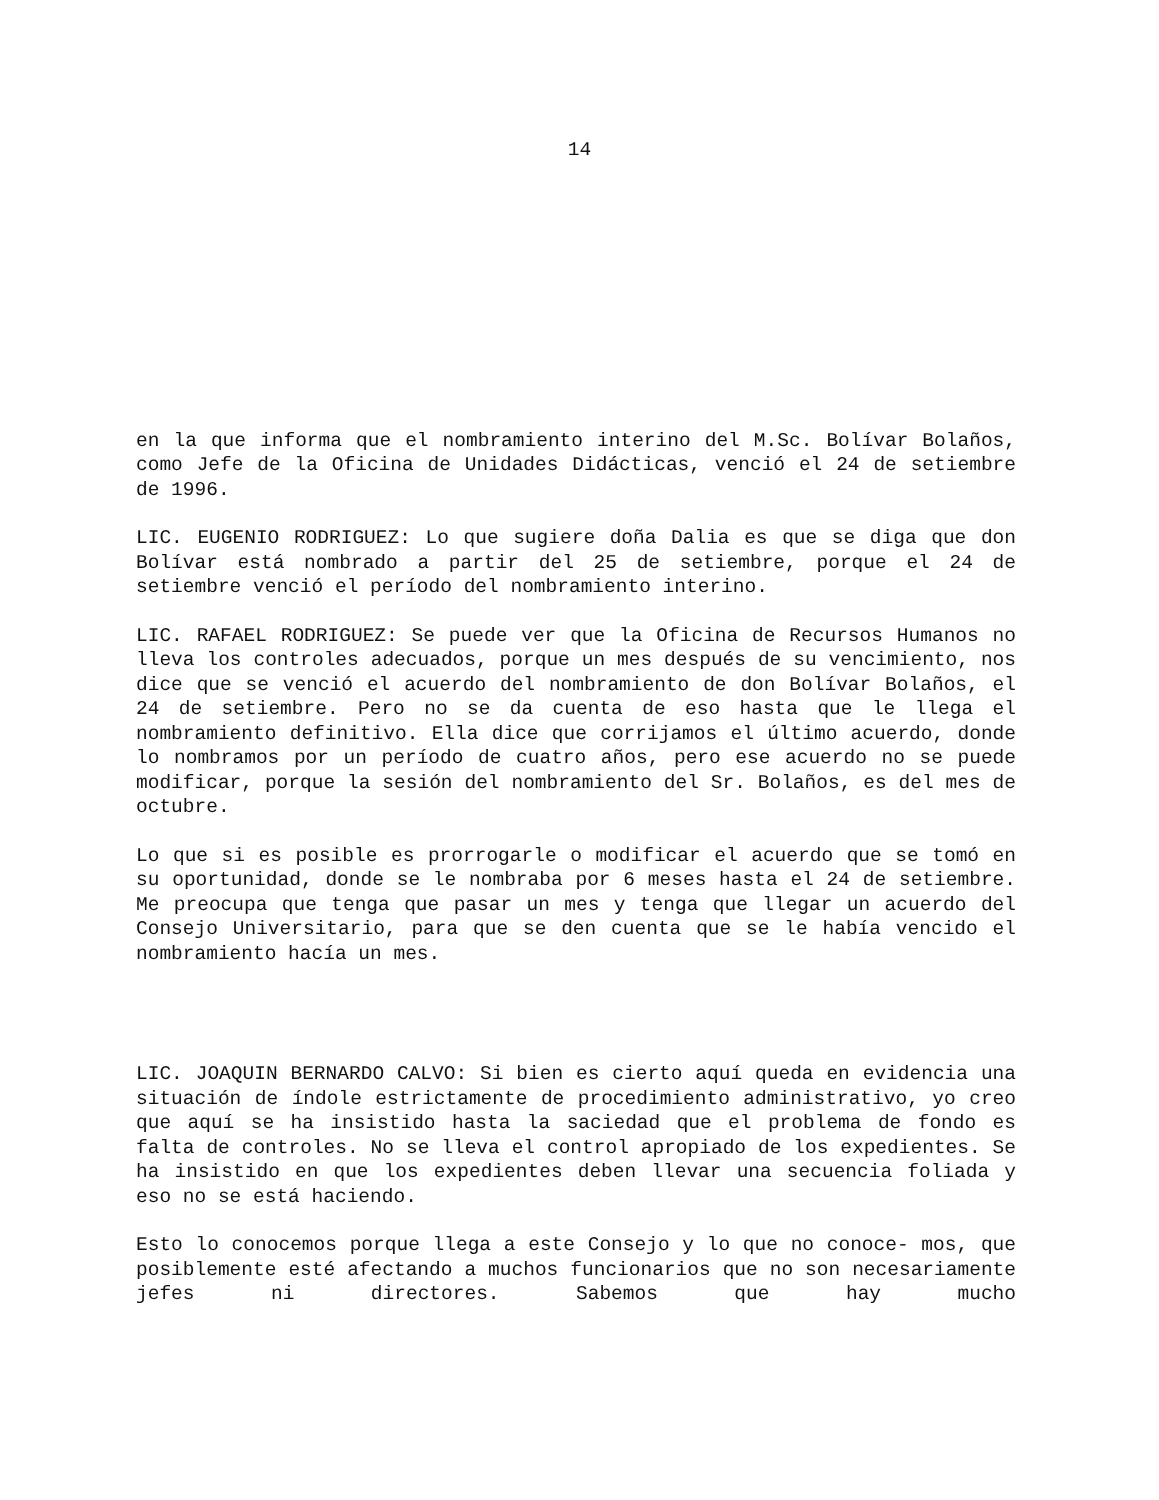14
en la que informa que el nombramiento interino del M.Sc. Bolívar Bolaños, como Jefe de la Oficina de Unidades Didácticas, venció el 24 de setiembre de 1996.
LIC. EUGENIO RODRIGUEZ: Lo que sugiere doña Dalia es que se diga que don Bolívar está nombrado a partir del 25 de setiembre, porque el 24 de setiembre venció el período del nombramiento interino.
LIC. RAFAEL RODRIGUEZ: Se puede ver que la Oficina de Recursos Humanos no lleva los controles adecuados, porque un mes después de su vencimiento, nos dice que se venció el acuerdo del nombramiento de don Bolívar Bolaños, el 24 de setiembre. Pero no se da cuenta de eso hasta que le llega el nombramiento definitivo. Ella dice que corrijamos el último acuerdo, donde lo nombramos por un período de cuatro años, pero ese acuerdo no se puede modificar, porque la sesión del nombramiento del Sr. Bolaños, es del mes de octubre.
Lo que si es posible es prorrogarle o modificar el acuerdo que se tomó en su oportunidad, donde se le nombraba por 6 meses hasta el 24 de setiembre. Me preocupa que tenga que pasar un mes y tenga que llegar un acuerdo del Consejo Universitario, para que se den cuenta que se le había vencido el nombramiento hacía un mes.
LIC. JOAQUIN BERNARDO CALVO: Si bien es cierto aquí queda en evidencia una situación de índole estrictamente de procedimiento administrativo, yo creo que aquí se ha insistido hasta la saciedad que el problema de fondo es falta de controles. No se lleva el control apropiado de los expedientes. Se ha insistido en que los expedientes deben llevar una secuencia foliada y eso no se está haciendo.
Esto lo conocemos porque llega a este Consejo y lo que no conoce- mos, que posiblemente esté afectando a muchos funcionarios que no son necesariamente jefes ni directores. Sabemos que hay mucho